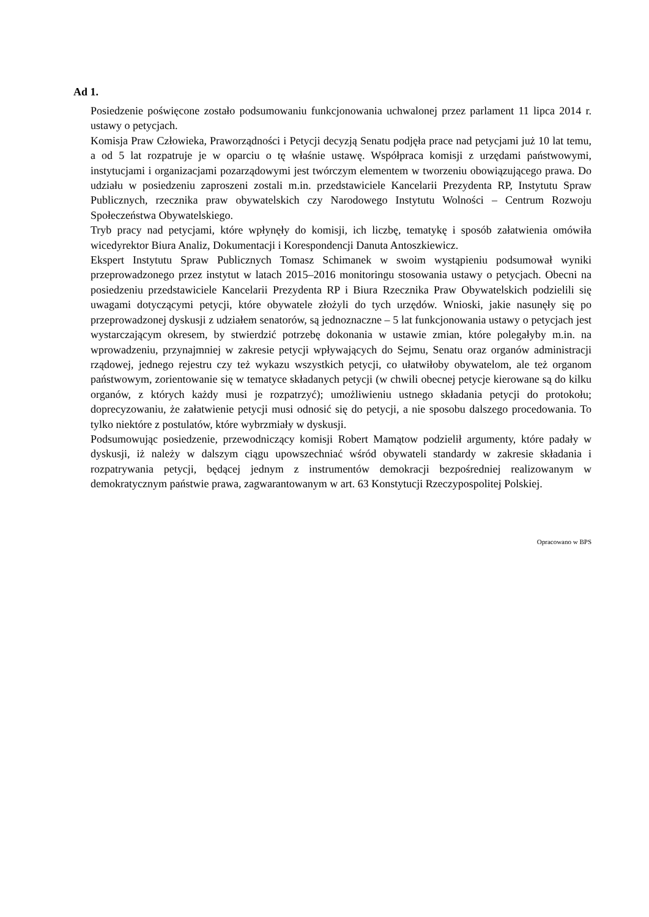Ad 1.
Posiedzenie poświęcone zostało podsumowaniu funkcjonowania uchwalonej przez parlament 11 lipca 2014 r. ustawy o petycjach.
Komisja Praw Człowieka, Praworządności i Petycji decyzją Senatu podjęła prace nad petycjami już 10 lat temu, a od 5 lat rozpatruje je w oparciu o tę właśnie ustawę. Współpraca komisji z urzędami państwowymi, instytucjami i organizacjami pozarządowymi jest twórczym elementem w tworzeniu obowiązującego prawa. Do udziału w posiedzeniu zaproszeni zostali m.in. przedstawiciele Kancelarii Prezydenta RP, Instytutu Spraw Publicznych, rzecznika praw obywatelskich czy Narodowego Instytutu Wolności – Centrum Rozwoju Społeczeństwa Obywatelskiego.
Tryb pracy nad petycjami, które wpłynęły do komisji, ich liczbę, tematykę i sposób załatwienia omówiła wicedyrektor Biura Analiz, Dokumentacji i Korespondencji Danuta Antoszkiewicz.
Ekspert Instytutu Spraw Publicznych Tomasz Schimanek w swoim wystąpieniu podsumował wyniki przeprowadzonego przez instytut w latach 2015–2016 monitoringu stosowania ustawy o petycjach. Obecni na posiedzeniu przedstawiciele Kancelarii Prezydenta RP i Biura Rzecznika Praw Obywatelskich podzielili się uwagami dotyczącymi petycji, które obywatele złożyli do tych urzędów. Wnioski, jakie nasunęły się po przeprowadzonej dyskusji z udziałem senatorów, są jednoznaczne – 5 lat funkcjonowania ustawy o petycjach jest wystarczającym okresem, by stwierdzić potrzebę dokonania w ustawie zmian, które polegałyby m.in. na wprowadzeniu, przynajmniej w zakresie petycji wpływających do Sejmu, Senatu oraz organów administracji rządowej, jednego rejestru czy też wykazu wszystkich petycji, co ułatwiłoby obywatelom, ale też organom państwowym, zorientowanie się w tematyce składanych petycji (w chwili obecnej petycje kierowane są do kilku organów, z których każdy musi je rozpatrzyć); umożliwieniu ustnego składania petycji do protokołu; doprecyzowaniu, że załatwienie petycji musi odnosić się do petycji, a nie sposobu dalszego procedowania. To tylko niektóre z postulatów, które wybrzmiały w dyskusji.
Podsumowując posiedzenie, przewodniczący komisji Robert Mamątow podzielił argumenty, które padały w dyskusji, iż należy w dalszym ciągu upowszechniać wśród obywateli standardy w zakresie składania i rozpatrywania petycji, będącej jednym z instrumentów demokracji bezpośredniej realizowanym w demokratycznym państwie prawa, zagwarantowanym w art. 63 Konstytucji Rzeczypospolitej Polskiej.
Opracowano w BPS